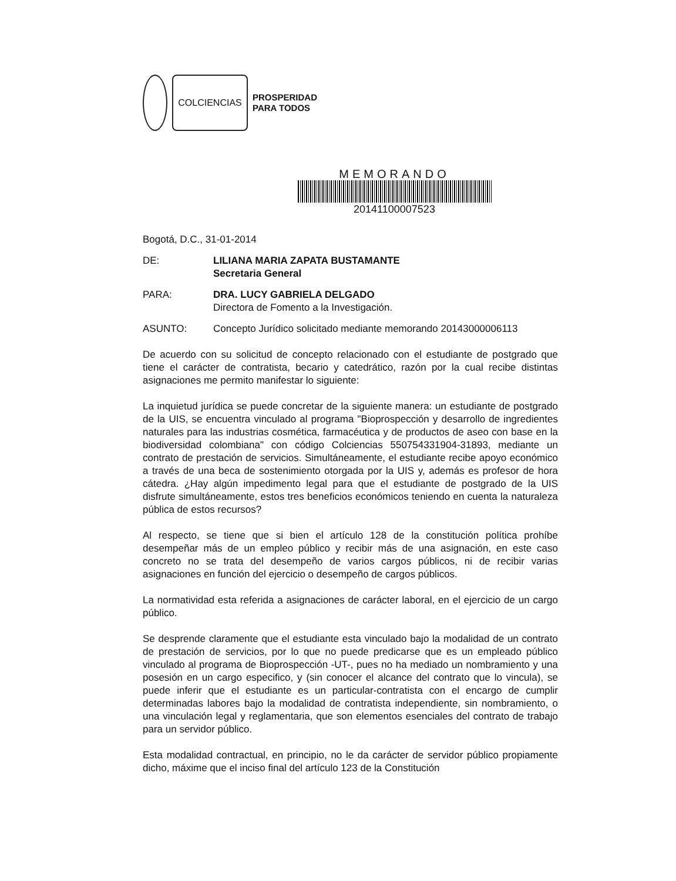COLCIENCIAS
PROSPERIDAD
PARA TODOS
MEMORANDO
20141100007523
Bogotá, D.C., 31-01-2014
DE: LILIANA MARIA ZAPATA BUSTAMANTE
Secretaria General
PARA: DRA. LUCY GABRIELA DELGADO
Directora de Fomento a la Investigación.
ASUNTO: Concepto Jurídico solicitado mediante memorando 20143000006113
De acuerdo con su solicitud de concepto relacionado con el estudiante de postgrado que tiene el carácter de contratista, becario y catedrático, razón por la cual recibe distintas asignaciones me permito manifestar lo siguiente:
La inquietud jurídica se puede concretar de la siguiente manera: un estudiante de postgrado de la UIS, se encuentra vinculado al programa "Bioprospección y desarrollo de ingredientes naturales para las industrias cosmética, farmacéutica y de productos de aseo con base en la biodiversidad colombiana" con código Colciencias 550754331904-31893, mediante un contrato de prestación de servicios. Simultáneamente, el estudiante recibe apoyo económico a través de una beca de sostenimiento otorgada por la UIS y, además es profesor de hora cátedra. ¿Hay algún impedimento legal para que el estudiante de postgrado de la UIS disfrute simultáneamente, estos tres beneficios económicos teniendo en cuenta la naturaleza pública de estos recursos?
Al respecto, se tiene que si bien el artículo 128 de la constitución política prohíbe desempeñar más de un empleo público y recibir más de una asignación, en este caso concreto no se trata del desempeño de varios cargos públicos, ni de recibir varias asignaciones en función del ejercicio o desempeño de cargos públicos.
La normatividad esta referida a asignaciones de carácter laboral, en el ejercicio de un cargo público.
Se desprende claramente que el estudiante esta vinculado bajo la modalidad de un contrato de prestación de servicios, por lo que no puede predicarse que es un empleado público vinculado al programa de Bioprospección -UT-, pues no ha mediado un nombramiento y una posesión en un cargo especifico, y (sin conocer el alcance del contrato que lo vincula), se puede inferir que el estudiante es un particular-contratista con el encargo de cumplir determinadas labores bajo la modalidad de contratista independiente, sin nombramiento, o una vinculación legal y reglamentaria, que son elementos esenciales del contrato de trabajo para un servidor público.
Esta modalidad contractual, en principio, no le da carácter de servidor público propiamente dicho, máxime que el inciso final del artículo 123 de la Constitución